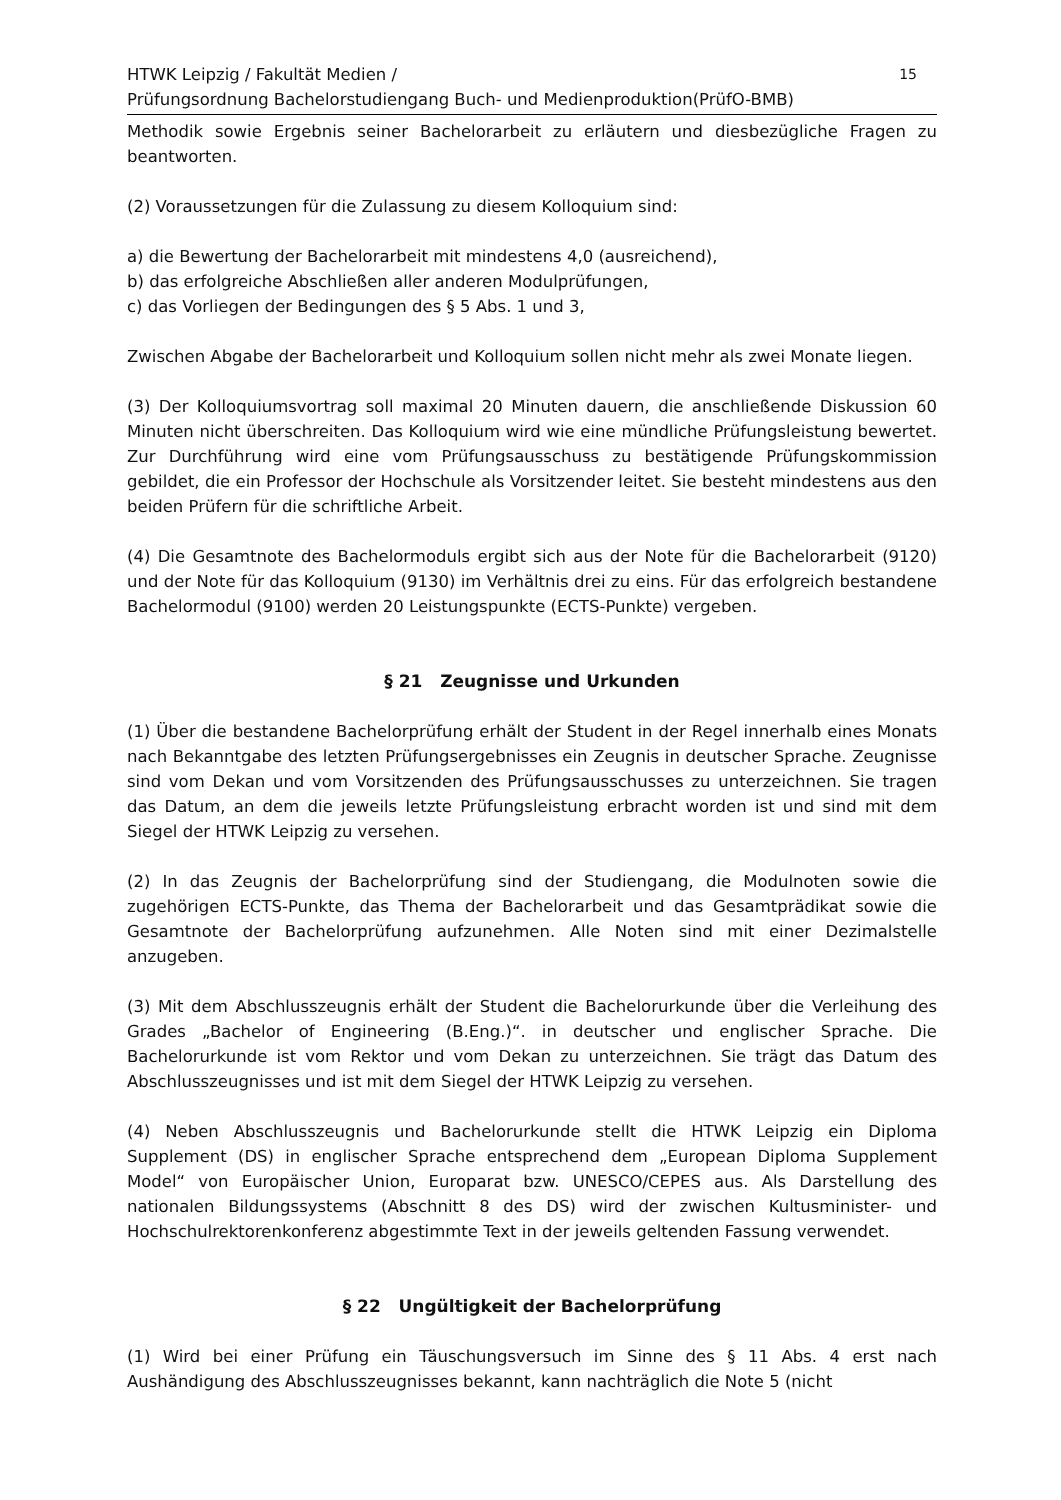HTWK Leipzig / Fakultät Medien /
Prüfungsordnung Bachelorstudiengang Buch- und Medienproduktion(PrüfO-BMB)
15
Methodik sowie Ergebnis seiner Bachelorarbeit zu erläutern und diesbezügliche Fragen zu beantworten.
(2) Voraussetzungen für die Zulassung zu diesem Kolloquium sind:
a) die Bewertung der Bachelorarbeit mit mindestens 4,0 (ausreichend),
b) das erfolgreiche Abschließen aller anderen Modulprüfungen,
c) das Vorliegen der Bedingungen des § 5 Abs. 1 und 3,
Zwischen Abgabe der Bachelorarbeit und Kolloquium sollen nicht mehr als zwei Monate liegen.
(3) Der Kolloquiumsvortrag soll maximal 20 Minuten dauern, die anschließende Diskussion 60 Minuten nicht überschreiten. Das Kolloquium wird wie eine mündliche Prüfungsleistung bewertet. Zur Durchführung wird eine vom Prüfungsausschuss zu bestätigende Prüfungskommission gebildet, die ein Professor der Hochschule als Vorsitzender leitet. Sie besteht mindestens aus den beiden Prüfern für die schriftliche Arbeit.
(4) Die Gesamtnote des Bachelormoduls ergibt sich aus der Note für die Bachelorarbeit (9120) und der Note für das Kolloquium (9130) im Verhältnis drei zu eins. Für das erfolgreich bestandene Bachelormodul (9100) werden 20 Leistungspunkte (ECTS-Punkte) vergeben.
§ 21 Zeugnisse und Urkunden
(1) Über die bestandene Bachelorprüfung erhält der Student in der Regel innerhalb eines Monats nach Bekanntgabe des letzten Prüfungsergebnisses ein Zeugnis in deutscher Sprache. Zeugnisse sind vom Dekan und vom Vorsitzenden des Prüfungsausschusses zu unterzeichnen. Sie tragen das Datum, an dem die jeweils letzte Prüfungsleistung erbracht worden ist und sind mit dem Siegel der HTWK Leipzig zu versehen.
(2) In das Zeugnis der Bachelorprüfung sind der Studiengang, die Modulnoten sowie die zugehörigen ECTS-Punkte, das Thema der Bachelorarbeit und das Gesamtprädikat sowie die Gesamtnote der Bachelorprüfung aufzunehmen. Alle Noten sind mit einer Dezimalstelle anzugeben.
(3) Mit dem Abschlusszeugnis erhält der Student die Bachelorurkunde über die Verleihung des Grades „Bachelor of Engineering (B.Eng.)“. in deutscher und englischer Sprache. Die Bachelorurkunde ist vom Rektor und vom Dekan zu unterzeichnen. Sie trägt das Datum des Abschlusszeugnisses und ist mit dem Siegel der HTWK Leipzig zu versehen.
(4) Neben Abschlusszeugnis und Bachelorurkunde stellt die HTWK Leipzig ein Diploma Supplement (DS) in englischer Sprache entsprechend dem „European Diploma Supplement Model“ von Europäischer Union, Europarat bzw. UNESCO/CEPES aus. Als Darstellung des nationalen Bildungssystems (Abschnitt 8 des DS) wird der zwischen Kultusminister- und Hochschulrektorenkonferenz abgestimmte Text in der jeweils geltenden Fassung verwendet.
§ 22 Ungültigkeit der Bachelorprüfung
(1) Wird bei einer Prüfung ein Täuschungsversuch im Sinne des § 11 Abs. 4 erst nach Aushändigung des Abschlusszeugnisses bekannt, kann nachträglich die Note 5 (nicht